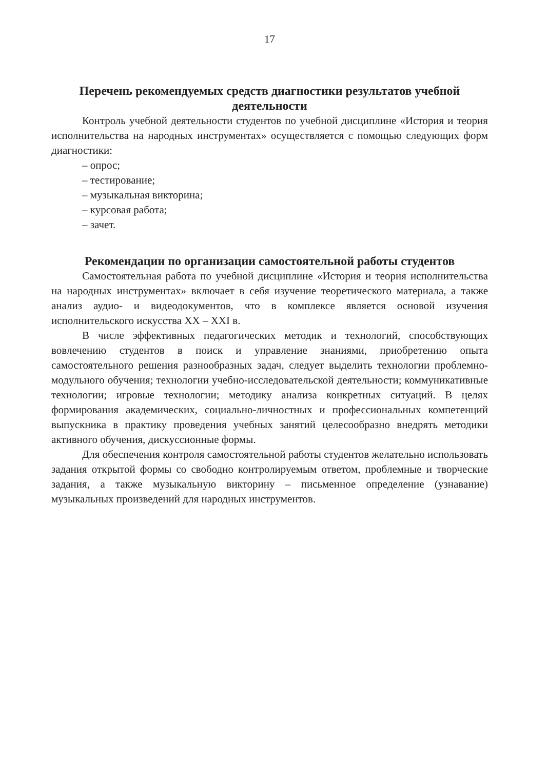17
Перечень рекомендуемых средств диагностики результатов учебной деятельности
Контроль учебной деятельности студентов по учебной дисциплине «История и теория исполнительства на народных инструментах» осуществляется с помощью следующих форм диагностики:
– опрос;
– тестирование;
– музыкальная викторина;
– курсовая работа;
– зачет.
Рекомендации по организации самостоятельной работы студентов
Самостоятельная работа по учебной дисциплине «История и теория исполнительства на народных инструментах» включает в себя изучение теоретического материала, а также анализ аудио- и видеодокументов, что в комплексе является основой изучения исполнительского искусства XX – XXI в.
В числе эффективных педагогических методик и технологий, способствующих вовлечению студентов в поиск и управление знаниями, приобретению опыта самостоятельного решения разнообразных задач, следует выделить технологии проблемно-модульного обучения; технологии учебно-исследовательской деятельности; коммуникативные технологии; игровые технологии; методику анализа конкретных ситуаций. В целях формирования академических, социально-личностных и профессиональных компетенций выпускника в практику проведения учебных занятий целесообразно внедрять методики активного обучения, дискуссионные формы.
Для обеспечения контроля самостоятельной работы студентов желательно использовать задания открытой формы со свободно контролируемым ответом, проблемные и творческие задания, а также музыкальную викторину – письменное определение (узнавание) музыкальных произведений для народных инструментов.